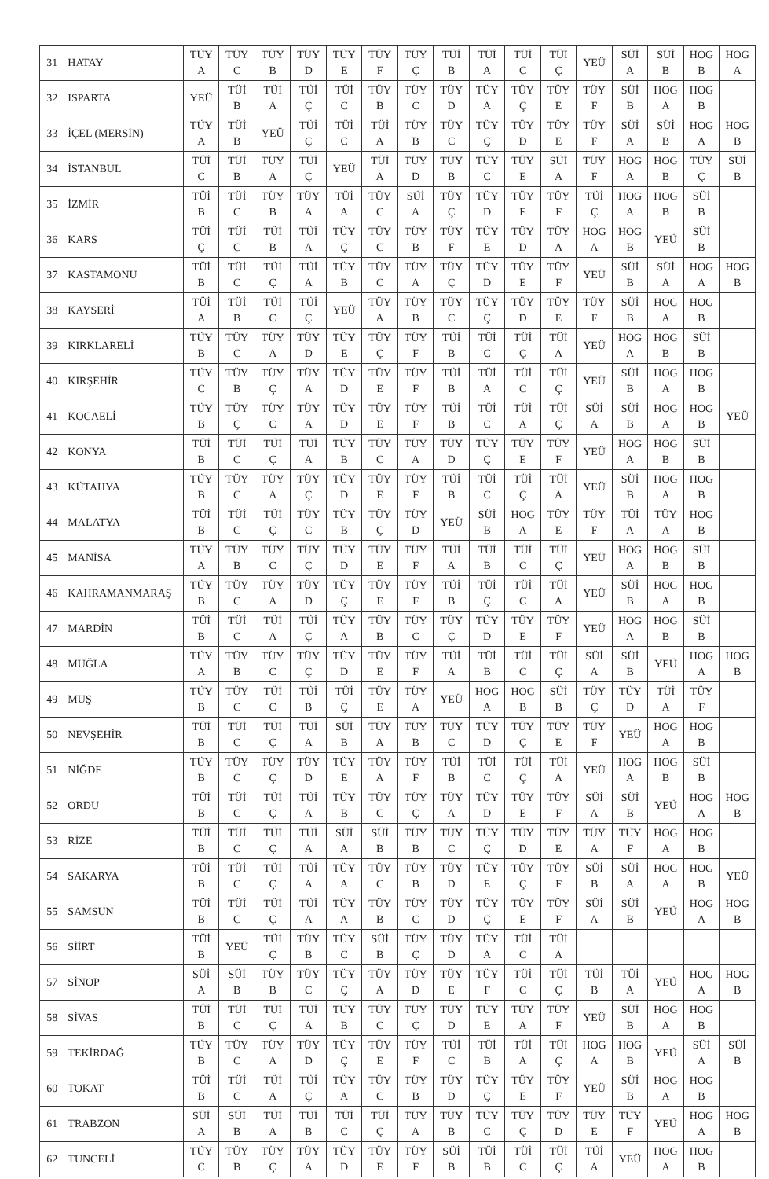| 31 | HATAY | TÜY A | TÜY C | TÜY B | TÜY D | TÜY E | TÜY F | TÜY Ç | TÜİ B | TÜİ A | TÜİ C | TÜİ Ç | YEÜ | SÜİ A | SÜİ B | HOG B | HOG A |
| 32 | ISPARTA | YEÜ | TÜİ B | TÜİ A | TÜİ Ç | TÜİ C | TÜY B | TÜY C | TÜY D | TÜY A | TÜY Ç | TÜY E | TÜY F | SÜİ B | HOG A | HOG B | |
| 33 | İÇEL (MERSİN) | TÜY A | TÜİ B | YEÜ | TÜİ Ç | TÜİ C | TÜİ A | TÜY B | TÜY C | TÜY Ç | TÜY D | TÜY E | TÜY F | SÜİ A | SÜİ B | HOG A | HOG B |
| 34 | İSTANBUL | TÜİ C | TÜİ B | TÜY A | TÜİ Ç | YEÜ | TÜİ A | TÜY D | TÜY B | TÜY C | TÜY E | SÜİ A | TÜY F | HOG A | HOG B | TÜY Ç | SÜİ B |
| 35 | İZMİR | TÜİ B | TÜİ C | TÜY B | TÜY A | TÜİ A | TÜY C | SÜİ A | TÜY Ç | TÜY D | TÜY E | TÜY F | TÜİ Ç | HOG A | HOG B | SÜİ B | |
| 36 | KARS | TÜİ Ç | TÜİ C | TÜİ B | TÜİ A | TÜY Ç | TÜY C | TÜY B | TÜY F | TÜY E | TÜY D | TÜY A | HOG A | HOG B | YEÜ | SÜİ B | |
| 37 | KASTAMONU | TÜİ B | TÜİ C | TÜİ Ç | TÜİ A | TÜY B | TÜY C | TÜY A | TÜY Ç | TÜY D | TÜY E | TÜY F | YEÜ | SÜİ B | SÜİ A | HOG A | HOG B |
| 38 | KAYSERİ | TÜİ A | TÜİ B | TÜİ C | TÜİ Ç | YEÜ | TÜY A | TÜY B | TÜY C | TÜY Ç | TÜY D | TÜY E | TÜY F | SÜİ B | HOG A | HOG B | |
| 39 | KIRKLARELİ | TÜY B | TÜY C | TÜY A | TÜY D | TÜY E | TÜY Ç | TÜY F | TÜİ B | TÜİ C | TÜİ Ç | TÜİ A | YEÜ | HOG A | HOG B | SÜİ B | |
| 40 | KIRŞEHİR | TÜY C | TÜY B | TÜY Ç | TÜY A | TÜY D | TÜY E | TÜY F | TÜİ B | TÜİ A | TÜİ C | TÜİ Ç | YEÜ | SÜİ B | HOG A | HOG B | |
| 41 | KOCAELİ | TÜY B | TÜY Ç | TÜY C | TÜY A | TÜY D | TÜY E | TÜY F | TÜİ B | TÜİ C | TÜİ A | TÜİ Ç | SÜİ A | SÜİ B | HOG A | HOG B | YEÜ |
| 42 | KONYA | TÜİ B | TÜİ C | TÜİ Ç | TÜİ A | TÜY B | TÜY C | TÜY A | TÜY D | TÜY Ç | TÜY E | TÜY F | YEÜ | HOG A | HOG B | SÜİ B | |
| 43 | KÜTAHYA | TÜY B | TÜY C | TÜY A | TÜY Ç | TÜY D | TÜY E | TÜY F | TÜİ B | TÜİ C | TÜİ Ç | TÜİ A | YEÜ | SÜİ B | HOG A | HOG B | |
| 44 | MALATYA | TÜİ B | TÜİ C | TÜİ Ç | TÜY C | TÜY B | TÜY Ç | TÜY D | YEÜ | SÜİ B | HOG A | TÜY E | TÜY F | TÜİ A | TÜY A | HOG B | |
| 45 | MANİSA | TÜY A | TÜY B | TÜY C | TÜY Ç | TÜY D | TÜY E | TÜY F | TÜİ A | TÜİ B | TÜİ C | TÜİ Ç | YEÜ | HOG A | HOG B | SÜİ B | |
| 46 | KAHRAMANMARAŞ | TÜY B | TÜY C | TÜY A | TÜY D | TÜY Ç | TÜY E | TÜY F | TÜİ B | TÜİ Ç | TÜİ C | TÜİ A | YEÜ | SÜİ B | HOG A | HOG B | |
| 47 | MARDİN | TÜİ B | TÜİ C | TÜİ A | TÜİ Ç | TÜY A | TÜY B | TÜY C | TÜY Ç | TÜY D | TÜY E | TÜY F | YEÜ | HOG A | HOG B | SÜİ B | |
| 48 | MUĞLA | TÜY A | TÜY B | TÜY C | TÜY Ç | TÜY D | TÜY E | TÜY F | TÜİ A | TÜİ B | TÜİ C | TÜİ Ç | SÜİ A | SÜİ B | YEÜ | HOG A | HOG B |
| 49 | MUŞ | TÜY B | TÜY C | TÜİ C | TÜİ B | TÜİ Ç | TÜY E | TÜY A | YEÜ | HOG A | HOG B | SÜİ B | TÜY Ç | TÜY D | TÜİ A | TÜY F | |
| 50 | NEVŞEHİR | TÜİ B | TÜİ C | TÜİ Ç | TÜİ A | SÜİ B | TÜY A | TÜY B | TÜY C | TÜY D | TÜY Ç | TÜY E | TÜY F | YEÜ | HOG A | HOG B | |
| 51 | NİĞDE | TÜY B | TÜY C | TÜY Ç | TÜY D | TÜY E | TÜY A | TÜY F | TÜİ B | TÜİ C | TÜİ Ç | TÜİ A | YEÜ | HOG A | HOG B | SÜİ B | |
| 52 | ORDU | TÜİ B | TÜİ C | TÜİ Ç | TÜİ A | TÜY B | TÜY C | TÜY Ç | TÜY A | TÜY D | TÜY E | TÜY F | SÜİ A | SÜİ B | YEÜ | HOG A | HOG B |
| 53 | RİZE | TÜİ B | TÜİ C | TÜİ Ç | TÜİ A | SÜİ A | SÜİ B | TÜY B | TÜY C | TÜY Ç | TÜY D | TÜY E | TÜY A | TÜY F | HOG A | HOG B | |
| 54 | SAKARYA | TÜİ B | TÜİ C | TÜİ Ç | TÜİ A | TÜY A | TÜY C | TÜY B | TÜY D | TÜY E | TÜY Ç | TÜY F | SÜİ B | SÜİ A | HOG A | HOG B | YEÜ |
| 55 | SAMSUN | TÜİ B | TÜİ C | TÜİ Ç | TÜİ A | TÜY A | TÜY B | TÜY C | TÜY D | TÜY Ç | TÜY E | TÜY F | SÜİ A | SÜİ B | YEÜ | HOG A | HOG B |
| 56 | SİİRT | TÜİ B | YEÜ | TÜİ Ç | TÜY B | TÜY C | SÜİ B | TÜY Ç | TÜY D | TÜY A | TÜİ C | TÜİ A | | | | | |
| 57 | SİNOP | SÜİ A | SÜİ B | TÜY B | TÜY C | TÜY Ç | TÜY A | TÜY D | TÜY E | TÜY F | TÜİ C | TÜİ Ç | TÜİ B | TÜİ A | YEÜ | HOG A | HOG B |
| 58 | SİVAS | TÜİ B | TÜİ C | TÜİ Ç | TÜİ A | TÜY B | TÜY C | TÜY Ç | TÜY D | TÜY E | TÜY A | TÜY F | YEÜ | SÜİ B | HOG A | HOG B | |
| 59 | TEKİRDAĞ | TÜY B | TÜY C | TÜY A | TÜY D | TÜY Ç | TÜY E | TÜY F | TÜİ C | TÜİ B | TÜİ A | TÜİ Ç | HOG A | HOG B | YEÜ | SÜİ A | SÜİ B |
| 60 | TOKAT | TÜİ B | TÜİ C | TÜİ A | TÜİ Ç | TÜY A | TÜY C | TÜY B | TÜY D | TÜY Ç | TÜY E | TÜY F | YEÜ | SÜİ B | HOG A | HOG B | |
| 61 | TRABZON | SÜİ A | SÜİ B | TÜİ A | TÜİ B | TÜİ C | TÜİ Ç | TÜY A | TÜY B | TÜY C | TÜY Ç | TÜY D | TÜY E | TÜY F | YEÜ | HOG A | HOG B |
| 62 | TUNCELİ | TÜY C | TÜY B | TÜY Ç | TÜY A | TÜY D | TÜY E | TÜY F | SÜİ B | TÜİ B | TÜİ C | TÜİ Ç | TÜİ A | YEÜ | HOG A | HOG B | |